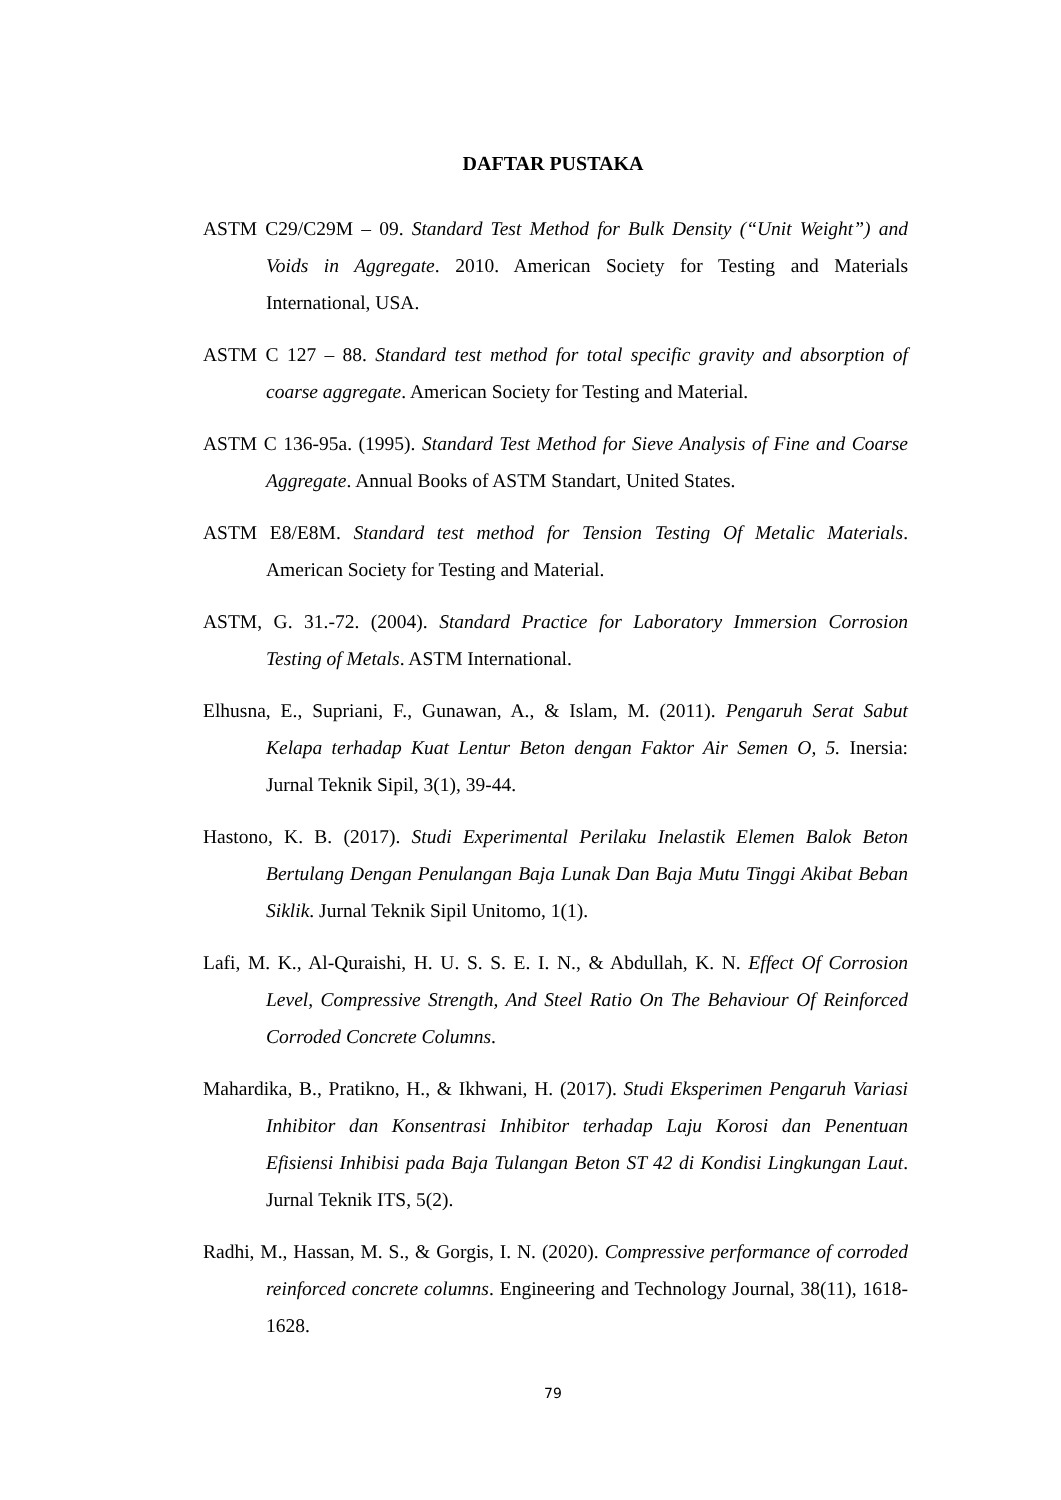DAFTAR PUSTAKA
ASTM C29/C29M – 09. Standard Test Method for Bulk Density (“Unit Weight”) and Voids in Aggregate. 2010. American Society for Testing and Materials International, USA.
ASTM C 127 – 88. Standard test method for total specific gravity and absorption of coarse aggregate. American Society for Testing and Material.
ASTM C 136-95a. (1995). Standard Test Method for Sieve Analysis of Fine and Coarse Aggregate. Annual Books of ASTM Standart, United States.
ASTM E8/E8M. Standard test method for Tension Testing Of Metalic Materials. American Society for Testing and Material.
ASTM, G. 31.-72. (2004). Standard Practice for Laboratory Immersion Corrosion Testing of Metals. ASTM International.
Elhusna, E., Supriani, F., Gunawan, A., & Islam, M. (2011). Pengaruh Serat Sabut Kelapa terhadap Kuat Lentur Beton dengan Faktor Air Semen O, 5. Inersia: Jurnal Teknik Sipil, 3(1), 39-44.
Hastono, K. B. (2017). Studi Experimental Perilaku Inelastik Elemen Balok Beton Bertulang Dengan Penulangan Baja Lunak Dan Baja Mutu Tinggi Akibat Beban Siklik. Jurnal Teknik Sipil Unitomo, 1(1).
Lafi, M. K., Al-Quraishi, H. U. S. S. E. I. N., & Abdullah, K. N. Effect Of Corrosion Level, Compressive Strength, And Steel Ratio On The Behaviour Of Reinforced Corroded Concrete Columns.
Mahardika, B., Pratikno, H., & Ikhwani, H. (2017). Studi Eksperimen Pengaruh Variasi Inhibitor dan Konsentrasi Inhibitor terhadap Laju Korosi dan Penentuan Efisiensi Inhibisi pada Baja Tulangan Beton ST 42 di Kondisi Lingkungan Laut. Jurnal Teknik ITS, 5(2).
Radhi, M., Hassan, M. S., & Gorgis, I. N. (2020). Compressive performance of corroded reinforced concrete columns. Engineering and Technology Journal, 38(11), 1618-1628.
79